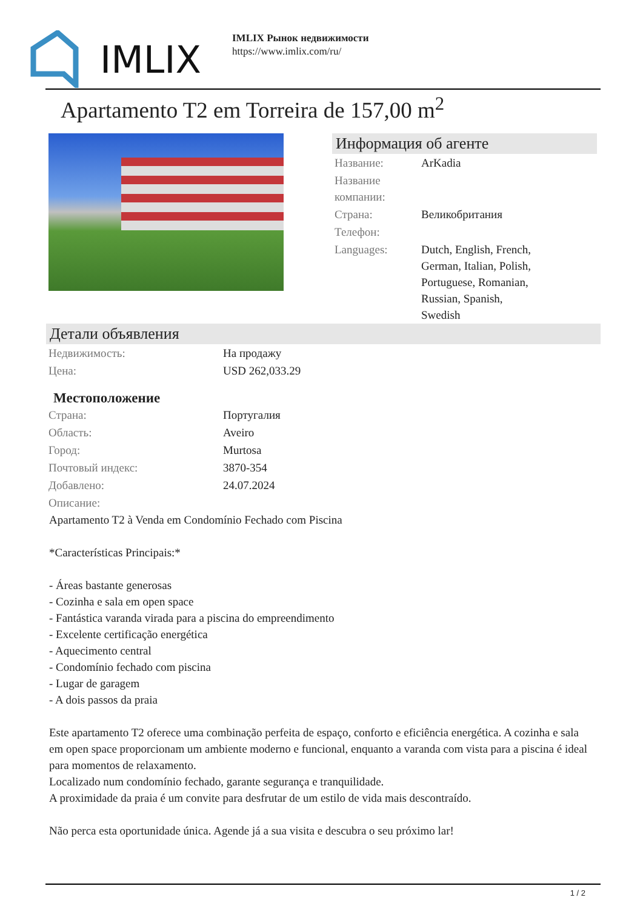IMLIX
IMLIX Рынок недвижимости
https://www.imlix.com/ru/
Apartamento T2 em Torreira de 157,00 m<sup>2</sup>
Информация об агенте
| Название: | ArKadia |
| Название компании: | |
| Страна: | Великобритания |
| Телефон: | |
| Languages: | Dutch, English, French, German, Italian, Polish, Portuguese, Romanian, Russian, Spanish, Swedish |
Детали объявления
| Недвижимость: | На продажу |
| Цена: | USD 262,033.29 |
Местоположение
| Страна: | Португалия |
| Область: | Aveiro |
| Город: | Murtosa |
| Почтовый индекс: | 3870-354 |
| Добавлено: | 24.07.2024 |
| Описание: | |
Apartamento T2 à Venda em Condomínio Fechado com Piscina
*Características Principais:*
- Áreas bastante generosas
- Cozinha e sala em open space
- Fantástica varanda virada para a piscina do empreendimento
- Excelente certificação energética
- Aquecimento central
- Condomínio fechado com piscina
- Lugar de garagem
- A dois passos da praia
Este apartamento T2 oferece uma combinação perfeita de espaço, conforto e eficiência energética. A cozinha e sala em open space proporcionam um ambiente moderno e funcional, enquanto a varanda com vista para a piscina é ideal para momentos de relaxamento.
Localizado num condomínio fechado, garante segurança e tranquilidade.
A proximidade da praia é um convite para desfrutar de um estilo de vida mais descontraído.
Não perca esta oportunidade única. Agende já a sua visita e descubra o seu próximo lar!
1 / 2